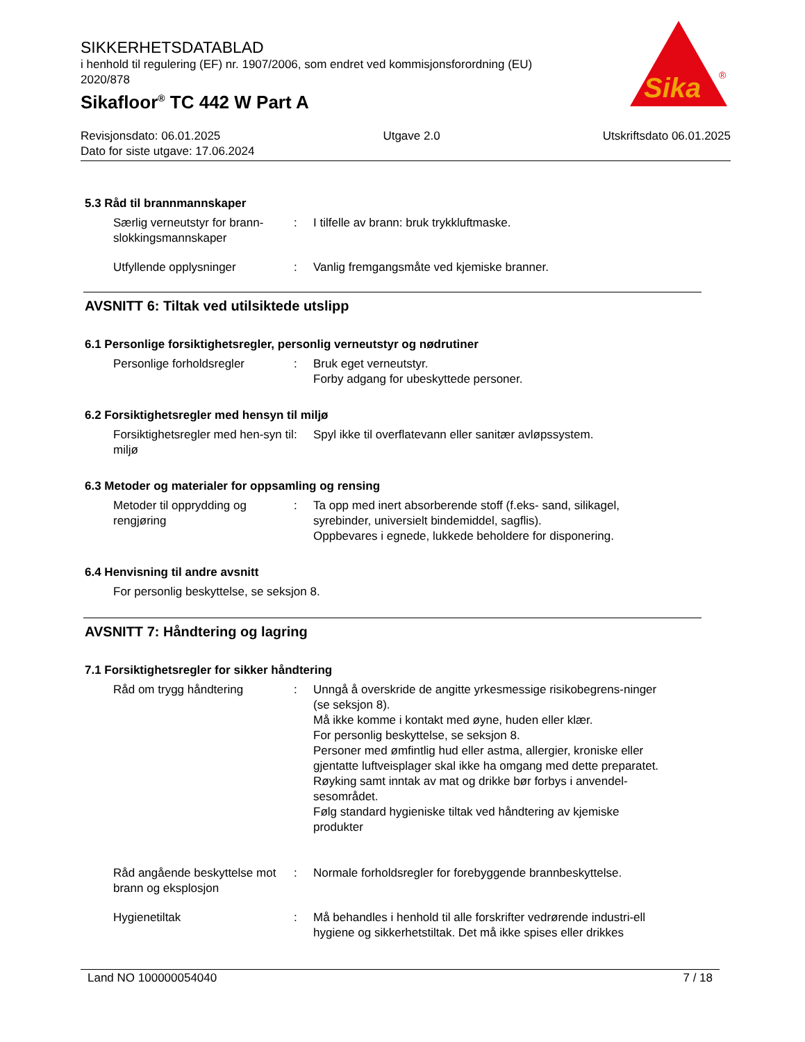SIKKERHETSDATABLAD
i henhold til regulering (EF) nr. 1907/2006, som endret ved kommisjonsforordning (EU) 2020/878
Sikafloor<sup>®</sup> TC 442 W Part A
Sika
®
Revisjonsdato: 06.01.2025 Utgave 2.0 Utskriftsdato 06.01.2025
Dato for siste utgave: 17.06.2024
5.3 Råd til brannmannskaper
Særlig verneutstyr for brann-slokkingsmannskaper
: I tilfelle av brann: bruk trykkluftmaske.
Utfyllende opplysninger : Vanlig fremgangsmåte ved kjemiske branner.
AVSNITT 6: Tiltak ved utilsiktede utslipp
6.1 Personlige forsiktighetsregler, personlig verneutstyr og nødrutiner
Personlige forholdsregler : Bruk eget verneutstyr.
Forby adgang for ubeskyttede personer.
6.2 Forsiktighetsregler med hensyn til miljø
Forsiktighetsregler med hen-syn til miljø
: Spyl ikke til overflatevann eller sanitær avløpssystem.
6.3 Metoder og materialer for oppsamling og rensing
Metoder til opprydding og rengjøring
: Ta opp med inert absorberende stoff (f.eks- sand, silikagel, syrebinder, universielt bindemiddel, sagflis).
Oppbevares i egnede, lukkede beholdere for disponering.
6.4 Henvisning til andre avsnitt
For personlig beskyttelse, se seksjon 8.
AVSNITT 7: Håndtering og lagring
7.1 Forsiktighetsregler for sikker håndtering
Råd om trygg håndtering : Unngå å overskride de angitte yrkesmessige risikobegrens-ninger (se seksjon 8).
Må ikke komme i kontakt med øyne, huden eller klær.
For personlig beskyttelse, se seksjon 8.
Personer med ømfintlig hud eller astma, allergier, kroniske eller gjentatte luftveisplager skal ikke ha omgang med dette preparatet.
Røyking samt inntak av mat og drikke bør forbys i anvendel-sesområdet.
Følg standard hygieniske tiltak ved håndtering av kjemiske produkter
Råd angående beskyttelse mot brann og eksplosjon
: Normale forholdsregler for forebyggende brannbeskyttelse.
Hygienetiltak : Må behandles i henhold til alle forskrifter vedrørende industri-ell hygiene og sikkerhetstiltak. Det må ikke spises eller drikkes
Land NO 100000054040 7 / 18